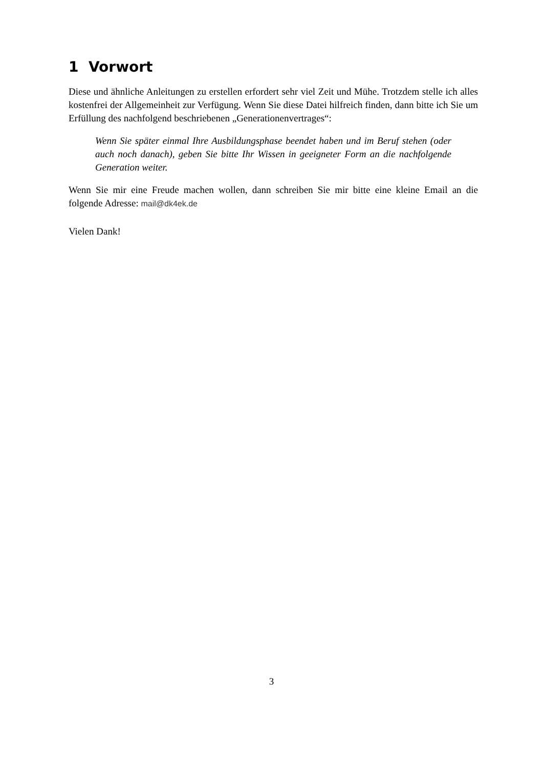1 Vorwort
Diese und ähnliche Anleitungen zu erstellen erfordert sehr viel Zeit und Mühe. Trotzdem stelle ich alles kostenfrei der Allgemeinheit zur Verfügung. Wenn Sie diese Datei hilfreich finden, dann bitte ich Sie um Erfüllung des nachfolgend beschriebenen „Generationenvertrages“:
Wenn Sie später einmal Ihre Ausbildungsphase beendet haben und im Beruf stehen (oder auch noch danach), geben Sie bitte Ihr Wissen in geeigneter Form an die nachfolgende Generation weiter.
Wenn Sie mir eine Freude machen wollen, dann schreiben Sie mir bitte eine kleine Email an die folgende Adresse: mail@dk4ek.de
Vielen Dank!
3